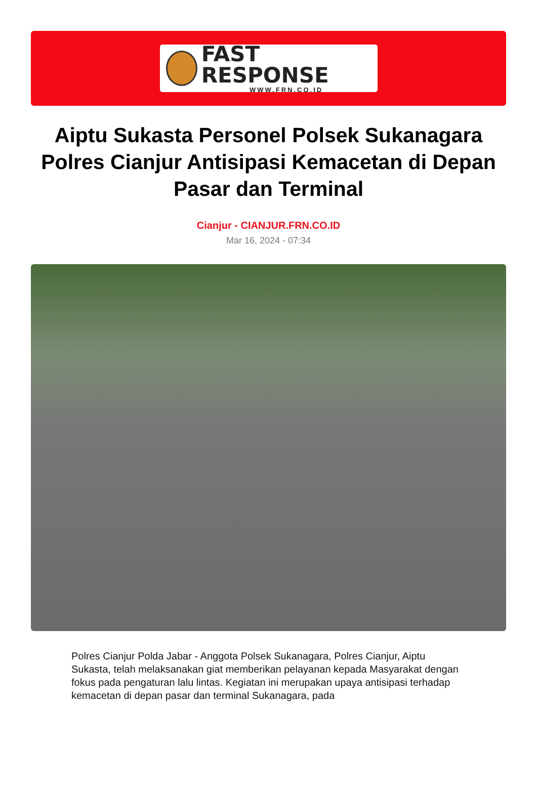FAST RESPONSE
WWW.FRN.CO.ID
Aiptu Sukasta Personel Polsek Sukanagara Polres Cianjur Antisipasi Kemacetan di Depan Pasar dan Terminal
Cianjur - CIANJUR.FRN.CO.ID
Mar 16, 2024 - 07:34
Polres Cianjur Polda Jabar - Anggota Polsek Sukanagara, Polres Cianjur, Aiptu Sukasta, telah melaksanakan giat memberikan pelayanan kepada Masyarakat dengan fokus pada pengaturan lalu lintas. Kegiatan ini merupakan upaya antisipasi terhadap kemacetan di depan pasar dan terminal Sukanagara, pada